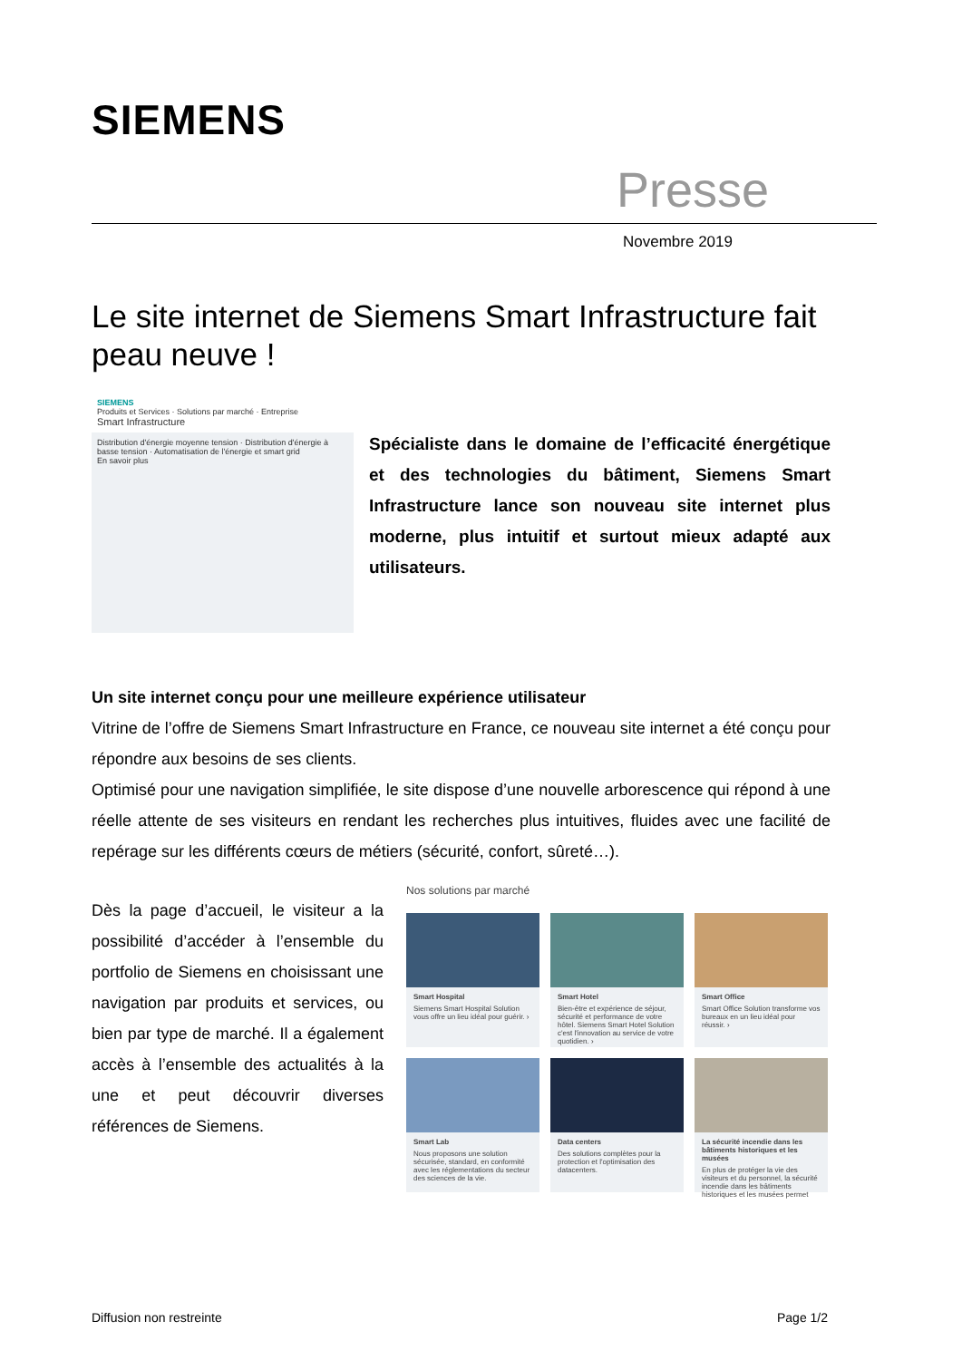SIEMENS
Presse
Novembre 2019
Le site internet de Siemens Smart Infrastructure fait peau neuve !
SIEMENS
Produits et Services · Solutions par marché · Entreprise
Smart Infrastructure
Distribution d'énergie moyenne tension · Distribution d'énergie à basse tension · Automatisation de l'énergie et smart grid
En savoir plus
Spécialiste dans le domaine de l’efficacité énergétique et des technologies du bâtiment, Siemens Smart Infrastructure lance son nouveau site internet plus moderne, plus intuitif et surtout mieux adapté aux utilisateurs.
Un site internet conçu pour une meilleure expérience utilisateur
Vitrine de l’offre de Siemens Smart Infrastructure en France, ce nouveau site internet a été conçu pour répondre aux besoins de ses clients.
Optimisé pour une navigation simplifiée, le site dispose d’une nouvelle arborescence qui répond à une réelle attente de ses visiteurs en rendant les recherches plus intuitives, fluides avec une facilité de repérage sur les différents cœurs de métiers (sécurité, confort, sûreté…).
Dès la page d’accueil, le visiteur a la possibilité d’accéder à l’ensemble du portfolio de Siemens en choisissant une navigation par produits et services, ou bien par type de marché. Il a également accès à l’ensemble des actualités à la une et peut découvrir diverses références de Siemens.
Nos solutions par marché
Smart Hospital
Siemens Smart Hospital Solution vous offre un lieu idéal pour guérir. ›
Smart Hotel
Bien-être et expérience de séjour, sécurité et performance de votre hôtel. Siemens Smart Hotel Solution c'est l'innovation au service de votre quotidien. ›
Smart Office
Smart Office Solution transforme vos bureaux en un lieu idéal pour réussir. ›
Smart Lab
Nous proposons une solution sécurisée, standard, en conformité avec les réglementations du secteur des sciences de la vie.
Data centers
Des solutions complètes pour la protection et l'optimisation des datacenters.
La sécurité incendie dans les bâtiments historiques et les musées
En plus de protéger la vie des visiteurs et du personnel, la sécurité incendie dans les bâtiments historiques et les musées permet
Diffusion non restreinte Page 1/2